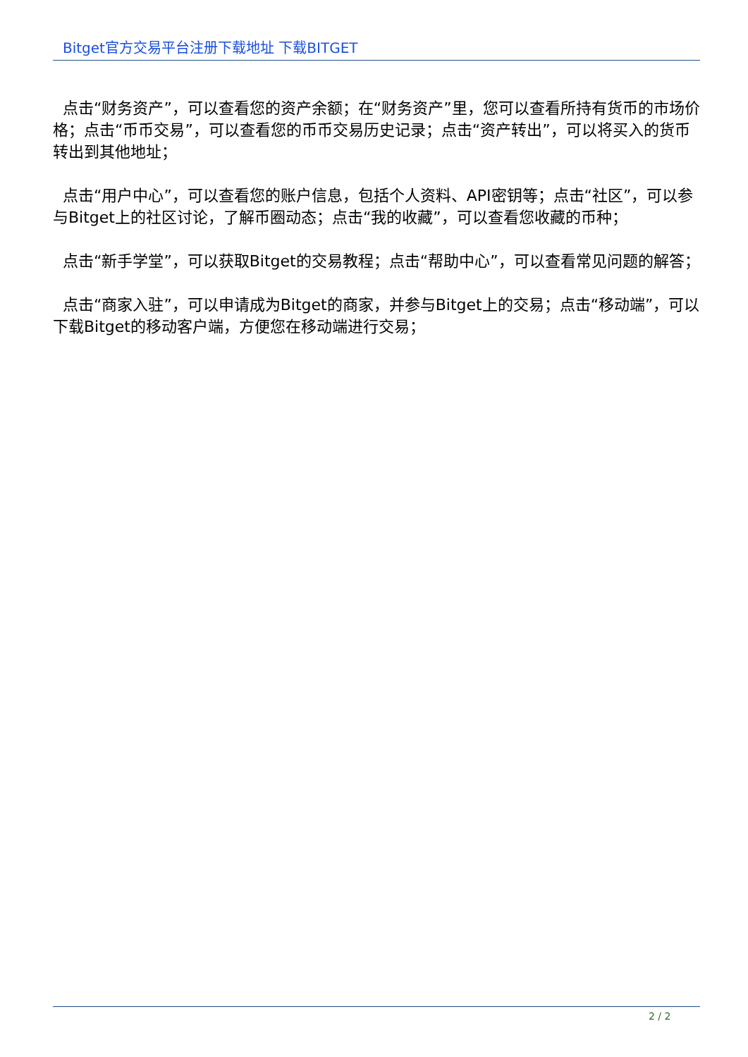Bitget官方交易平台注册下载地址 下载BITGET
点击“财务资产”，可以查看您的资产余额；在“财务资产”里，您可以查看所持有货币的市场价格；点击“币币交易”，可以查看您的币币交易历史记录；点击“资产转出”，可以将买入的货币转出到其他地址；
点击“用户中心”，可以查看您的账户信息，包括个人资料、API密钥等；点击“社区”，可以参与Bitget上的社区讨论，了解币圈动态；点击“我的收藏”，可以查看您收藏的币种；
点击“新手学堂”，可以获取Bitget的交易教程；点击“帮助中心”，可以查看常见问题的解答；
点击“商家入驻”，可以申请成为Bitget的商家，并参与Bitget上的交易；点击“移动端”，可以下载Bitget的移动客户端，方便您在移动端进行交易；
2 / 2